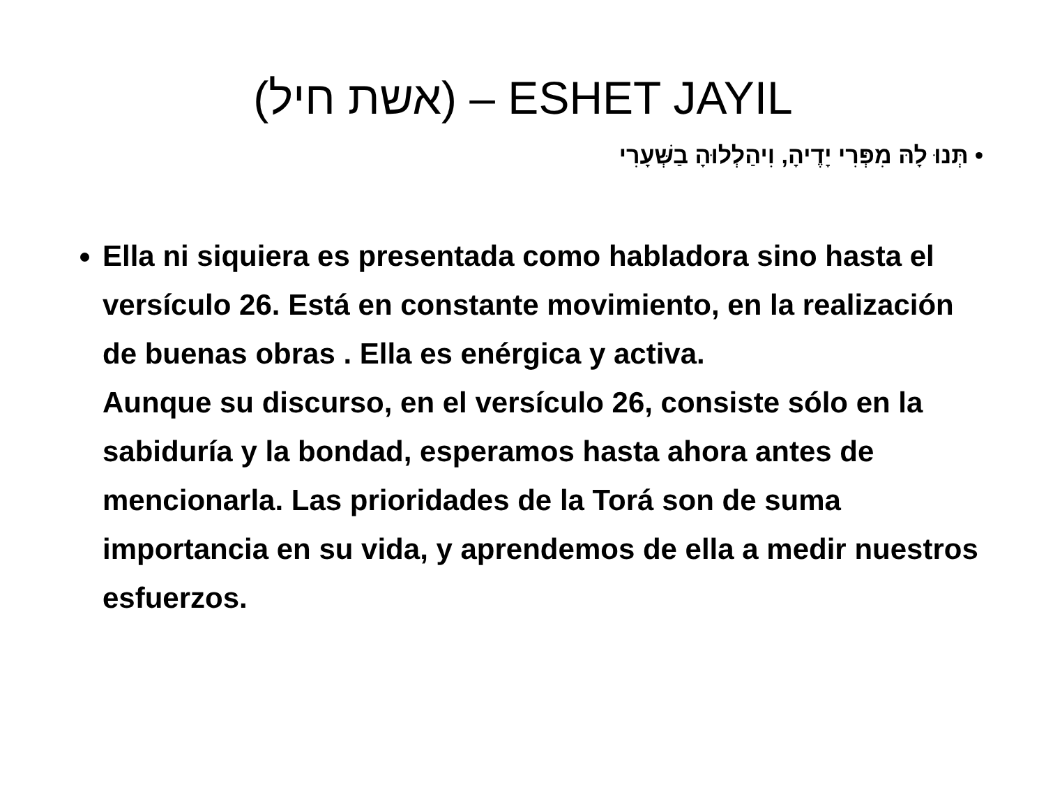(אשת חיל) – ESHET JAYIL
• תְּנוּ לָהּ מִפְּרִי יָדֶיהָ, וִיהַלְלוּהָ בַשְּׁעָרִי
Ella ni siquiera es presentada como habladora sino hasta el versículo 26. Está en constante movimiento, en la realización de buenas obras . Ella es enérgica y activa.
Aunque su discurso, en el versículo 26, consiste sólo en la sabiduría y la bondad, esperamos hasta ahora antes de mencionarla. Las prioridades de la Torá son de suma importancia en su vida, y aprendemos de ella a medir nuestros esfuerzos.